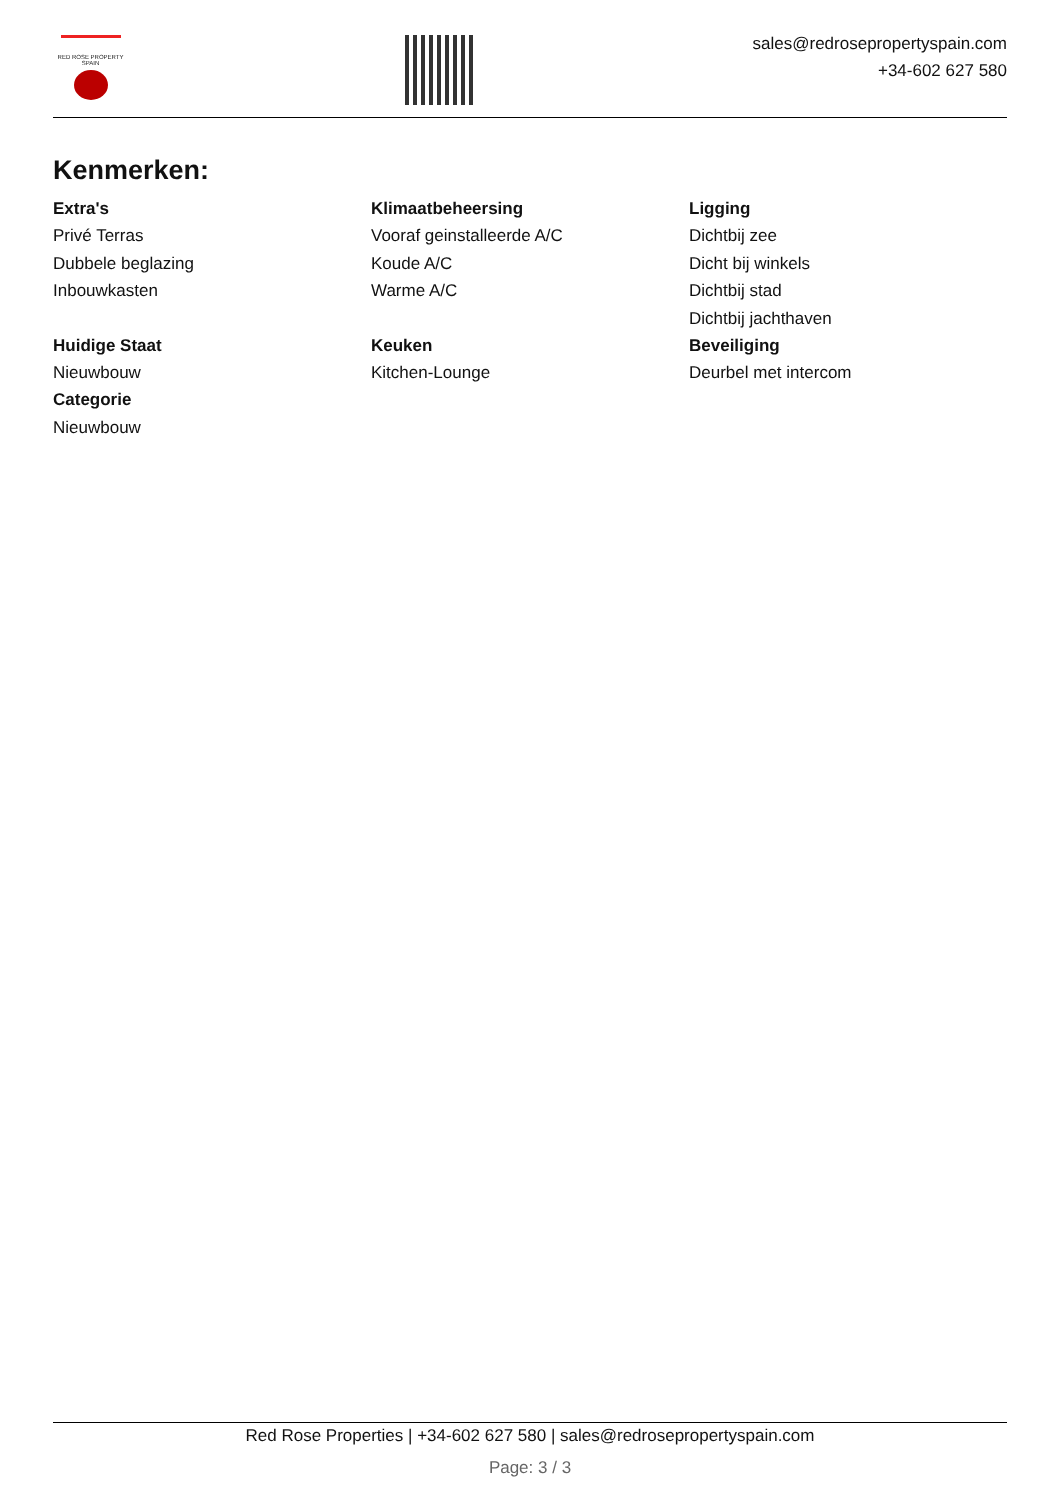RED ROSE PROPERTY SPAIN
sales@redrosepropertyspain.com
+34-602 627 580
Kenmerken:
Extra's
Privé Terras
Dubbele beglazing
Inbouwkasten
Huidige Staat
Nieuwbouw
Categorie
Nieuwbouw
Klimaatbeheersing
Vooraf geinstalleerde A/C
Koude A/C
Warme A/C
Keuken
Kitchen-Lounge
Ligging
Dichtbij zee
Dicht bij winkels
Dichtbij stad
Dichtbij jachthaven
Beveiliging
Deurbel met intercom
Red Rose Properties | +34-602 627 580 | sales@redrosepropertyspain.com
Page: 3 / 3